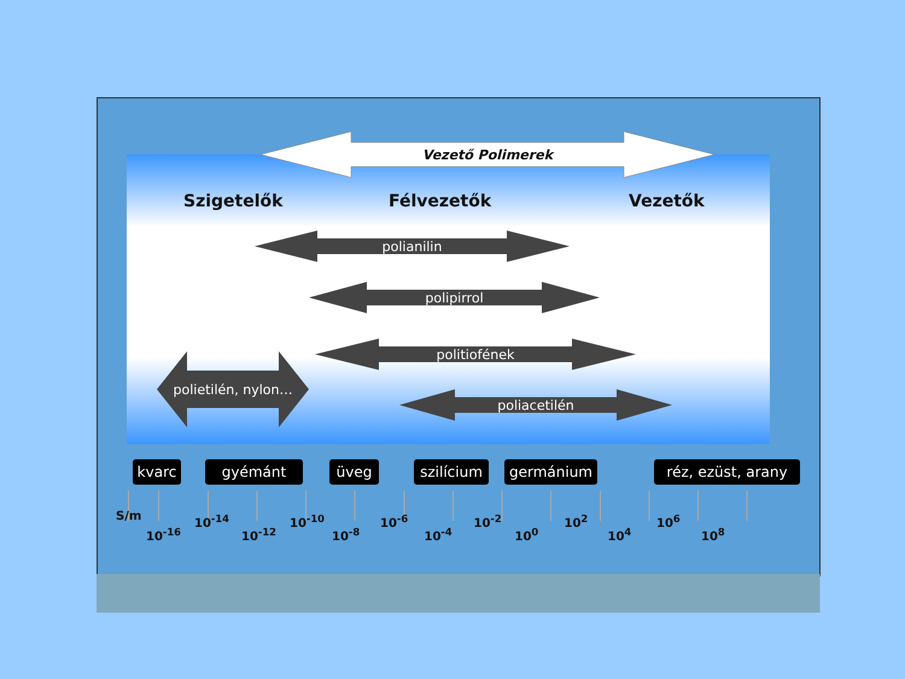Vezető Polimerek
Szigetelők Félvezetők Vezetők
polianilin
polipirrol
politiofének
poliacetilén
polietilén, nylon…
kvarc gyémánt üveg
szilícium
germánium
réz, ezüst, arany
S/m
10<sup>-16</sup>
10<sup>-14</sup>
10<sup>-12</sup>
10<sup>-10</sup>
10<sup>-8</sup>
10<sup>-6</sup>
10<sup>-4</sup>
10<sup>-2</sup>
10<sup>0</sup>
10<sup>2</sup>
10<sup>4</sup>
10<sup>6</sup>
10<sup>8</sup>